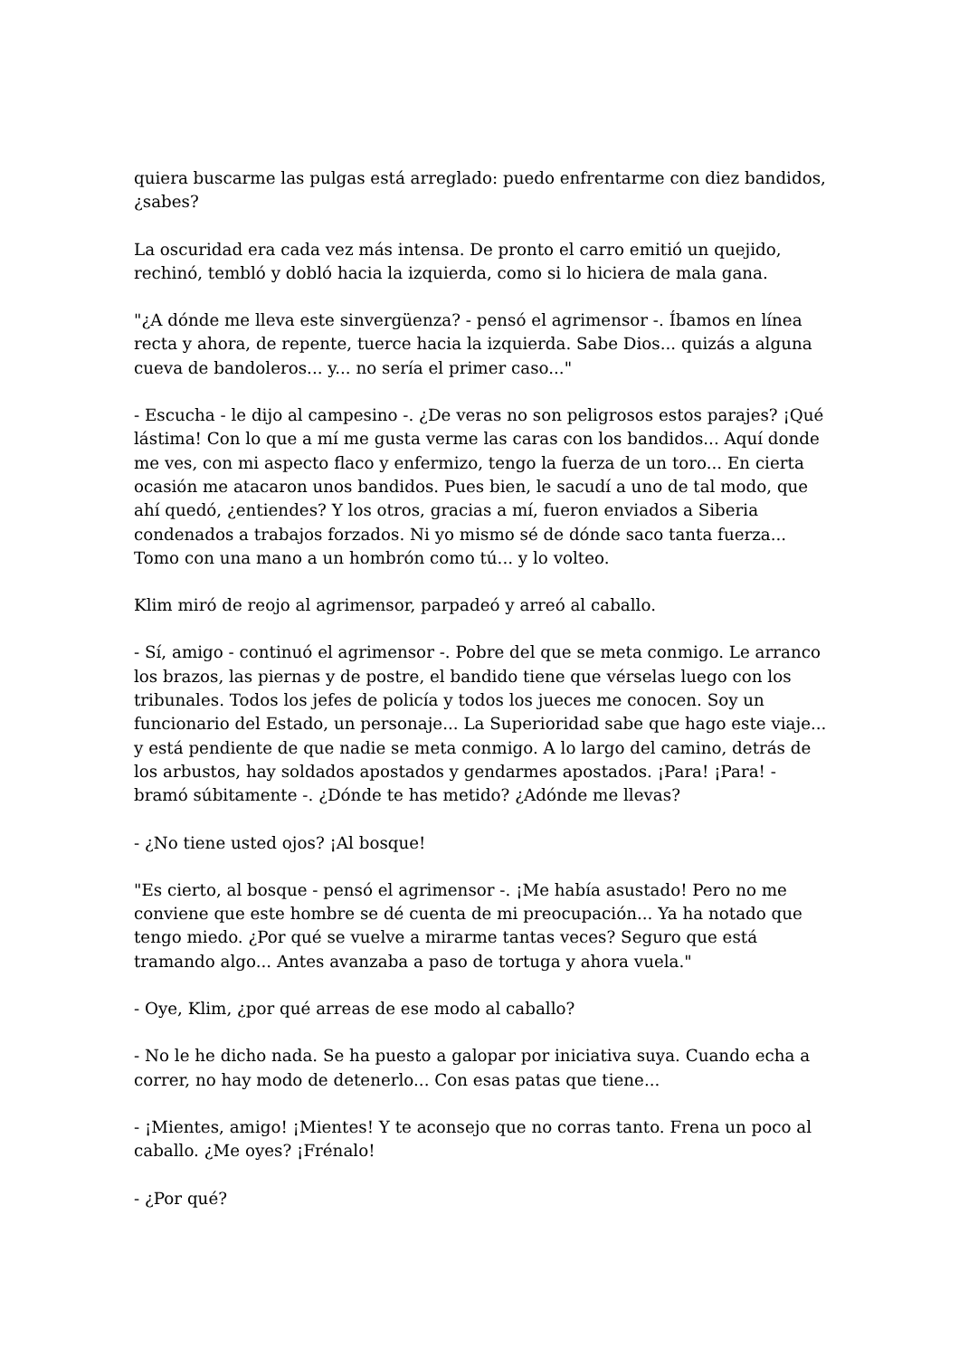quiera buscarme las pulgas está arreglado: puedo enfrentarme con diez bandidos, ¿sabes?
La oscuridad era cada vez más intensa. De pronto el carro emitió un quejido, rechinó, tembló y dobló hacia la izquierda, como si lo hiciera de mala gana.
"¿A dónde me lleva este sinvergüenza? - pensó el agrimensor -. Íbamos en línea recta y ahora, de repente, tuerce hacia la izquierda. Sabe Dios... quizás a alguna cueva de bandoleros... y... no sería el primer caso..."
- Escucha - le dijo al campesino -. ¿De veras no son peligrosos estos parajes? ¡Qué lástima! Con lo que a mí me gusta verme las caras con los bandidos... Aquí donde me ves, con mi aspecto flaco y enfermizo, tengo la fuerza de un toro... En cierta ocasión me atacaron unos bandidos. Pues bien, le sacudí a uno de tal modo, que ahí quedó, ¿entiendes? Y los otros, gracias a mí, fueron enviados a Siberia condenados a trabajos forzados. Ni yo mismo sé de dónde saco tanta fuerza... Tomo con una mano a un hombrón como tú... y lo volteo.
Klim miró de reojo al agrimensor, parpadeó y arreó al caballo.
- Sí, amigo - continuó el agrimensor -. Pobre del que se meta conmigo. Le arranco los brazos, las piernas y de postre, el bandido tiene que vérselas luego con los tribunales. Todos los jefes de policía y todos los jueces me conocen. Soy un funcionario del Estado, un personaje... La Superioridad sabe que hago este viaje... y está pendiente de que nadie se meta conmigo. A lo largo del camino, detrás de los arbustos, hay soldados apostados y gendarmes apostados. ¡Para! ¡Para! - bramó súbitamente -. ¿Dónde te has metido? ¿Adónde me llevas?
- ¿No tiene usted ojos? ¡Al bosque!
"Es cierto, al bosque - pensó el agrimensor -. ¡Me había asustado! Pero no me conviene que este hombre se dé cuenta de mi preocupación... Ya ha notado que tengo miedo. ¿Por qué se vuelve a mirarme tantas veces? Seguro que está tramando algo... Antes avanzaba a paso de tortuga y ahora vuela."
- Oye, Klim, ¿por qué arreas de ese modo al caballo?
- No le he dicho nada. Se ha puesto a galopar por iniciativa suya. Cuando echa a correr, no hay modo de detenerlo... Con esas patas que tiene...
- ¡Mientes, amigo! ¡Mientes! Y te aconsejo que no corras tanto. Frena un poco al caballo. ¿Me oyes? ¡Frénalo!
- ¿Por qué?